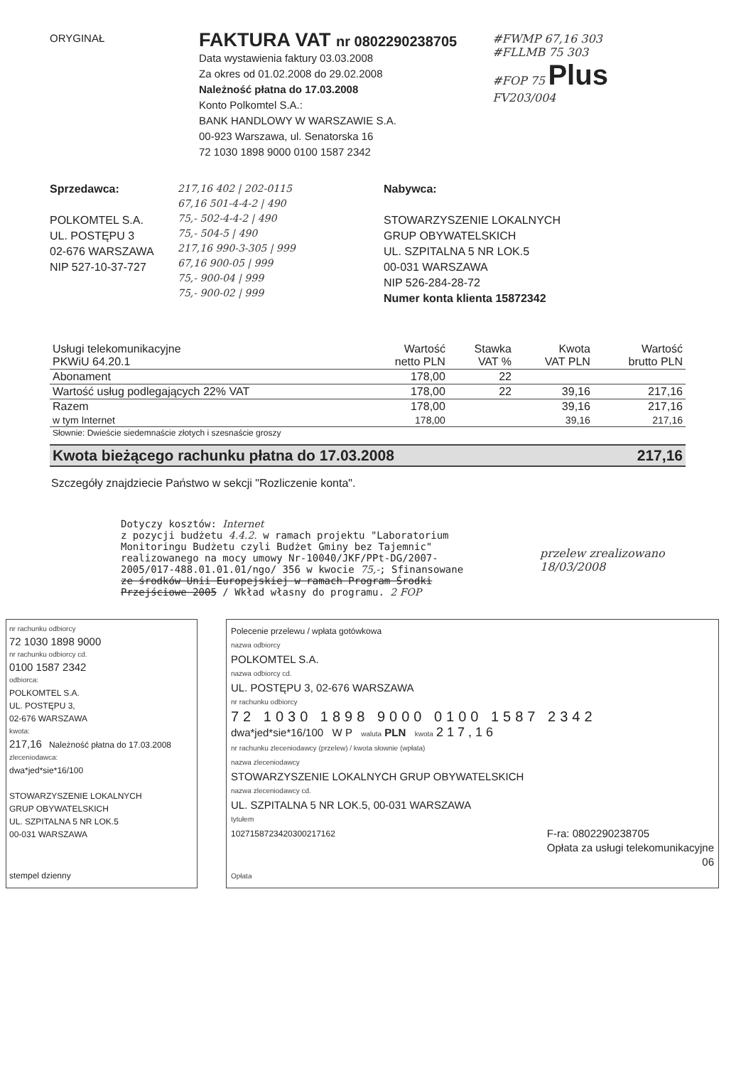ORYGINAŁ
FAKTURA VAT nr 0802290238705
Data wystawienia faktury 03.03.2008
Za okres od 01.02.2008 do 29.02.2008
Należność płatna do 17.03.2008
Konto Polkomtel S.A.:
BANK HANDLOWY W WARSZAWIE S.A.
00-923 Warszawa, ul. Senatorska 16
72 1030 1898 9000 0100 1587 2342
#FWMP 67,16 303
#FLLMB 75 303
#FOP 75 Plus
FV203/004
Sprzedawca:
POLKOMTEL S.A.
UL. POSTĘPU 3
02-676 WARSZAWA
NIP 527-10-37-727
217,16 402 | 202-0115
67,16 501-4-4-2 | 490
75,- 502-4-4-2 | 490
75,- 504-5 | 490
217,16 990-3-305 | 999
67,16 900-05 | 999
75,- 900-04 | 999
75,- 900-02 | 999
Nabywca:
STOWARZYSZENIE LOKALNYCH
GRUP OBYWATELSKICH
UL. SZPITALNA 5 NR LOK.5
00-031 WARSZAWA
NIP 526-284-28-72
Numer konta klienta 15872342
| Usługi telekomunikacyjne PKWiU 64.20.1 | Wartość netto PLN | Stawka VAT % | Kwota VAT PLN | Wartość brutto PLN |
| --- | --- | --- | --- | --- |
| Abonament | 178,00 | 22 | | |
| Wartość usług podlegających 22% VAT | 178,00 | 22 | 39,16 | 217,16 |
| Razem | 178,00 | | 39,16 | 217,16 |
| w tym Internet | 178,00 | | 39,16 | 217,16 |
| Słownie: Dwieście siedemnaście złotych i szesnaście groszy | | | | |
Kwota bieżącego rachunku płatna do 17.03.2008 217,16
Szczegóły znajdziecie Państwo w sekcji "Rozliczenie konta".
Dotyczy kosztów: Internet
z pozycji budżetu 4.4.2. w ramach projektu "Laboratorium Monitoringu Budżetu czyli Budżet Gminy bez Tajemnic" realizowanego na mocy umowy Nr-10040/JKF/PPt-DG/2007-2005/017-488.01.01.01/ngo/ 356 w kwocie 75,-; Sfinansowane ze środków Unii Europejskiej w ramach Program Środki Przejściowe 2005 / Wkład własny do programu. 2 FOP
przelew zrealizowano
18/03/2008
nr rachunku odbiorcy
72 1030 1898 9000
nr rachunku odbiorcy cd.
0100 1587 2342
odbiorca:
POLKOMTEL S.A.
UL. POSTĘPU 3,
02-676 WARSZAWA
kwota:
217,16 Należność płatna do 17.03.2008
zleceniodawca:
dwa*jed*sie*16/100
STOWARZYSZENIE LOKALNYCH
GRUP OBYWATELSKICH
UL. SZPITALNA 5 NR LOK.5
00-031 WARSZAWA
stempel dzienny
Polecenie przelewu / wpłata gotówkowa
nazwa odbiorcy
POLKOMTEL S.A.
nazwa odbiorcy cd.
UL. POSTĘPU 3, 02-676 WARSZAWA
nr rachunku odbiorcy
72 1030 1898 9000 0100 1587 2342
dwa*jed*sie*16/100 W P waluta PLN kwota 2 1 7 , 1 6
nr rachunku zleceniodawcy (przelew) / kwota słownie (wpłata)
nazwa zleceniodawcy
STOWARZYSZENIE LOKALNYCH GRUP OBYWATELSKICH
nazwa zleceniodawcy cd.
UL. SZPITALNA 5 NR LOK.5, 00-031 WARSZAWA
tytułem
1027158723420300217162 F-ra: 0802290238705
Opłata za usługi telekomunikacyjne
06
Opłata